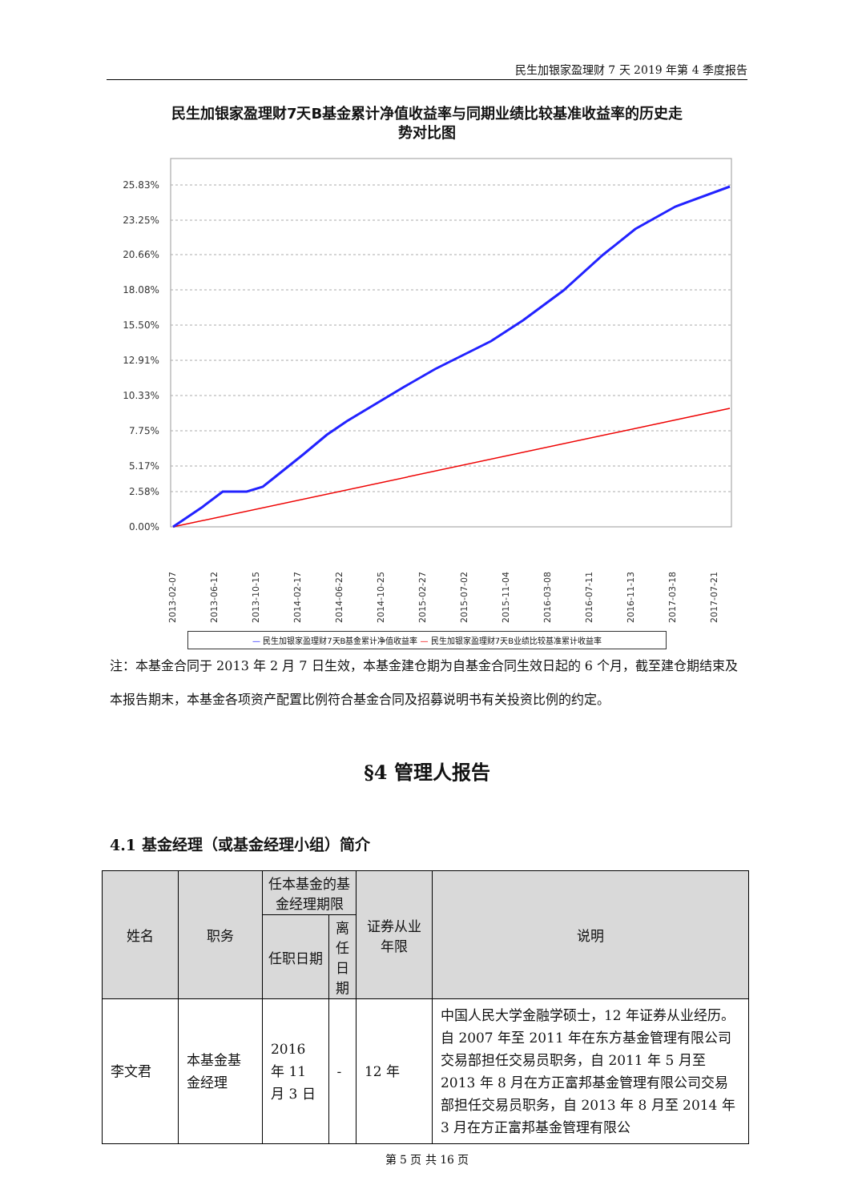民生加银家盈理财 7 天 2019 年第 4 季度报告
民生加银家盈理财7天B基金累计净值收益率与同期业绩比较基准收益率的历史走
势对比图
25.83%
23.25%
20.66%
18.08%
15.50%
12.91%
10.33%
7.75%
5.17%
2.58%
0.00%
2013-02-07
2013-06-12
2013-10-15
2014-02-17
2014-06-22
2014-10-25
2015-02-27
2015-07-02
2015-11-04
2016-03-08
2016-07-11
2016-11-13
2017-03-18
2017-07-21
— 民生加银家盈理财7天B基金累计净值收益率 — 民生加银家盈理财7天B业绩比较基准累计收益率
注：本基金合同于 2013 年 2 月 7 日生效，本基金建仓期为自基金合同生效日起的 6 个月，截至建仓期结束及本报告期末，本基金各项资产配置比例符合基金合同及招募说明书有关投资比例的约定。
§4 管理人报告
4.1 基金经理（或基金经理小组）简介
| 姓名 | 职务 | 任本基金的基金经理期限 | | 证券从业 年限 | 说明 |
| --- | --- | --- | --- | --- | --- |
| | | 任职日期 | 离任日期 | | |
| 李文君 | 本基金基金经理 | 2016 年 11 月 3 日 | - | 12 年 | 中国人民大学金融学硕士，12 年证券从业经历。自 2007 年至 2011 年在东方基金管理有限公司交易部担任交易员职务，自 2011 年 5 月至 2013 年 8 月在方正富邦基金管理有限公司交易部担任交易员职务，自 2013 年 8 月至 2014 年 3 月在方正富邦基金管理有限公 |
第 5 页 共 16 页